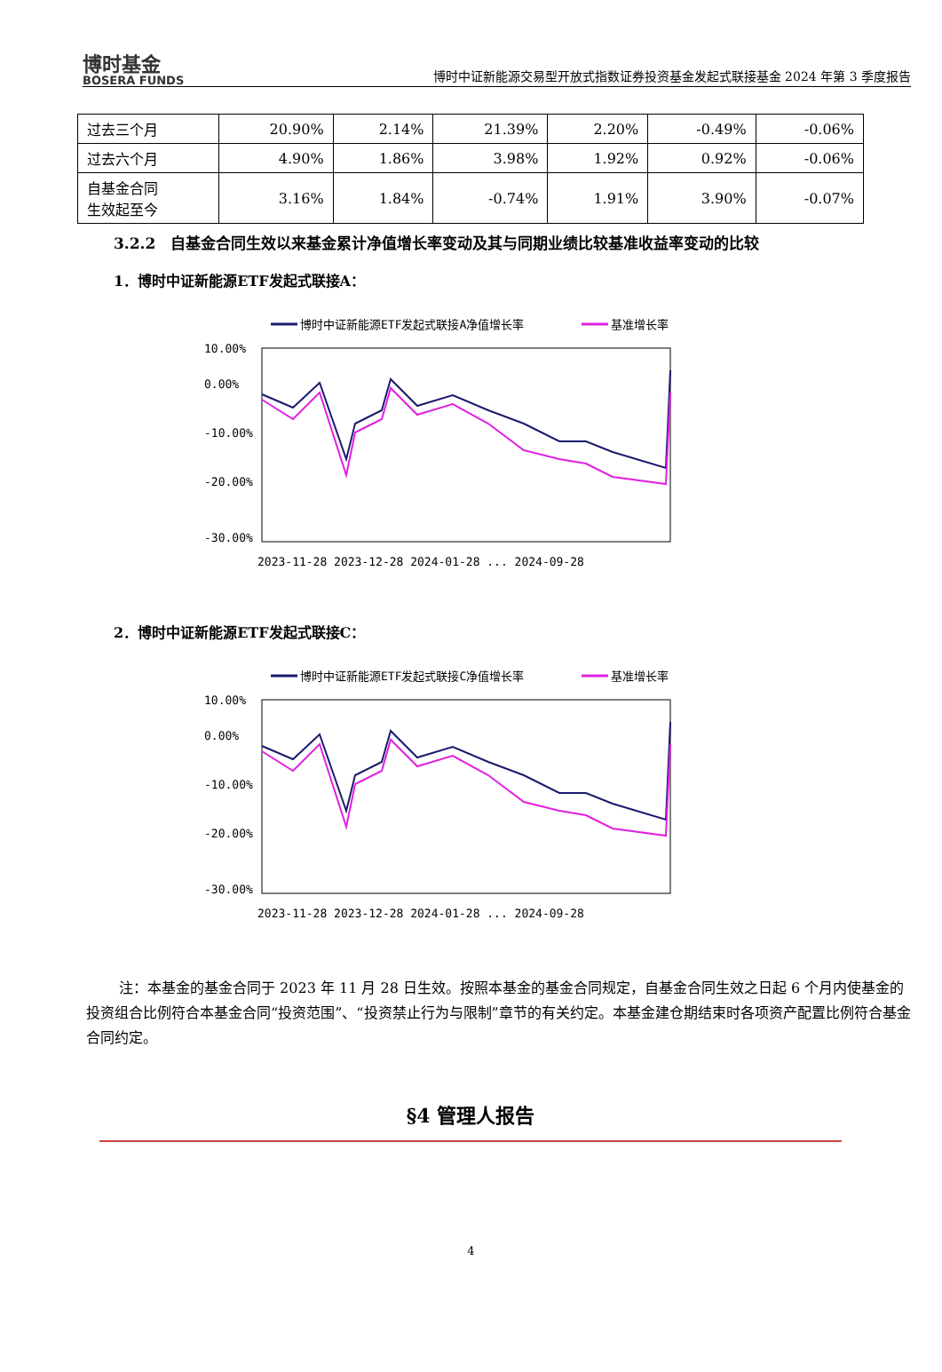博时基金
BOSERA FUNDS
博时中证新能源交易型开放式指数证券投资基金发起式联接基金 2024 年第 3 季度报告
| 过去三个月 | 20.90% | 2.14% | 21.39% | 2.20% | -0.49% | -0.06% |
| 过去六个月 | 4.90% | 1.86% | 3.98% | 1.92% | 0.92% | -0.06% |
| 自基金合同 生效起至今 | 3.16% | 1.84% | -0.74% | 1.91% | 3.90% | -0.07% |
3.2.2　自基金合同生效以来基金累计净值增长率变动及其与同期业绩比较基准收益率变动的比较
1．博时中证新能源ETF发起式联接A：
博时中证新能源ETF发起式联接A净值增长率
基准增长率
10.00%
0.00%
-10.00%
-20.00%
-30.00%
2023-11-28 2023-12-28 2024-01-28 ... 2024-09-28
2．博时中证新能源ETF发起式联接C：
博时中证新能源ETF发起式联接C净值增长率
基准增长率
10.00%
0.00%
-10.00%
-20.00%
-30.00%
2023-11-28 2023-12-28 2024-01-28 ... 2024-09-28
注：本基金的基金合同于 2023 年 11 月 28 日生效。按照本基金的基金合同规定，自基金合同生效之日起 6 个月内使基金的投资组合比例符合本基金合同“投资范围”、“投资禁止行为与限制”章节的有关约定。本基金建仓期结束时各项资产配置比例符合基金合同约定。
§4 管理人报告
4